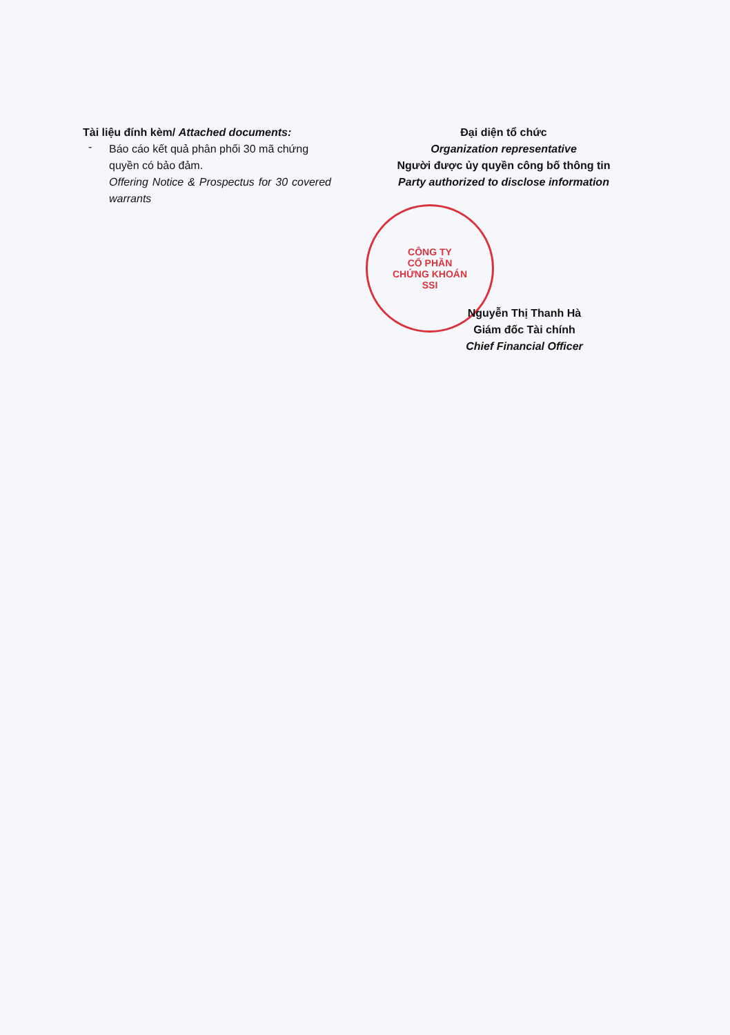Tài liệu đính kèm/ Attached documents:
-
Báo cáo kết quả phân phối 30 mã chứng quyền có bảo đảm.
Offering Notice & Prospectus for 30 covered warrants
Đại diện tổ chức
Organization representative
Người được ủy quyền công bố thông tin
Party authorized to disclose information
CÔNG TY
CỔ PHẦN
CHỨNG KHOÁN
SSI
Nguyễn Thị Thanh Hà
Giám đốc Tài chính
Chief Financial Officer